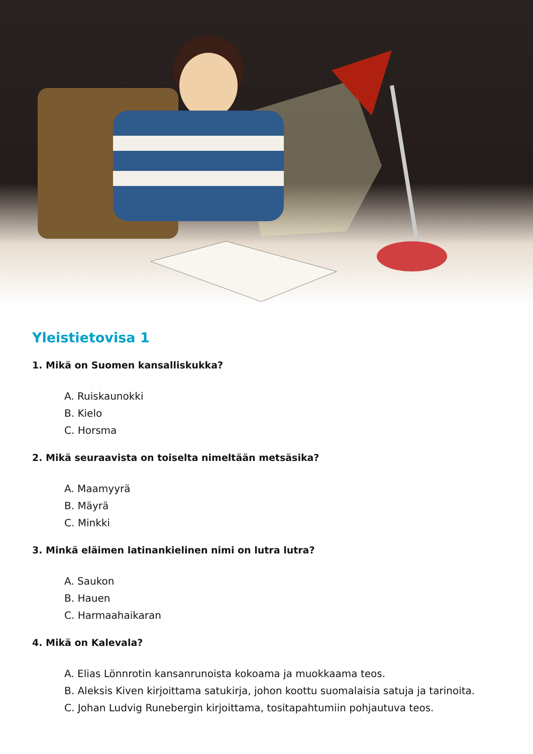Yleistietovisa 1
1. Mikä on Suomen kansalliskukka?
A. Ruiskaunokki
B. Kielo
C. Horsma
2. Mikä seuraavista on toiselta nimeltään metsäsika?
A. Maamyyrä
B. Mäyrä
C. Minkki
3. Minkä eläimen latinankielinen nimi on lutra lutra?
A. Saukon
B. Hauen
C. Harmaahaikaran
4. Mikä on Kalevala?
A. Elias Lönnrotin kansanrunoista kokoama ja muokkaama teos.
B. Aleksis Kiven kirjoittama satukirja, johon koottu suomalaisia satuja ja tarinoita.
C. Johan Ludvig Runebergin kirjoittama, tositapahtumiin pohjautuva teos.